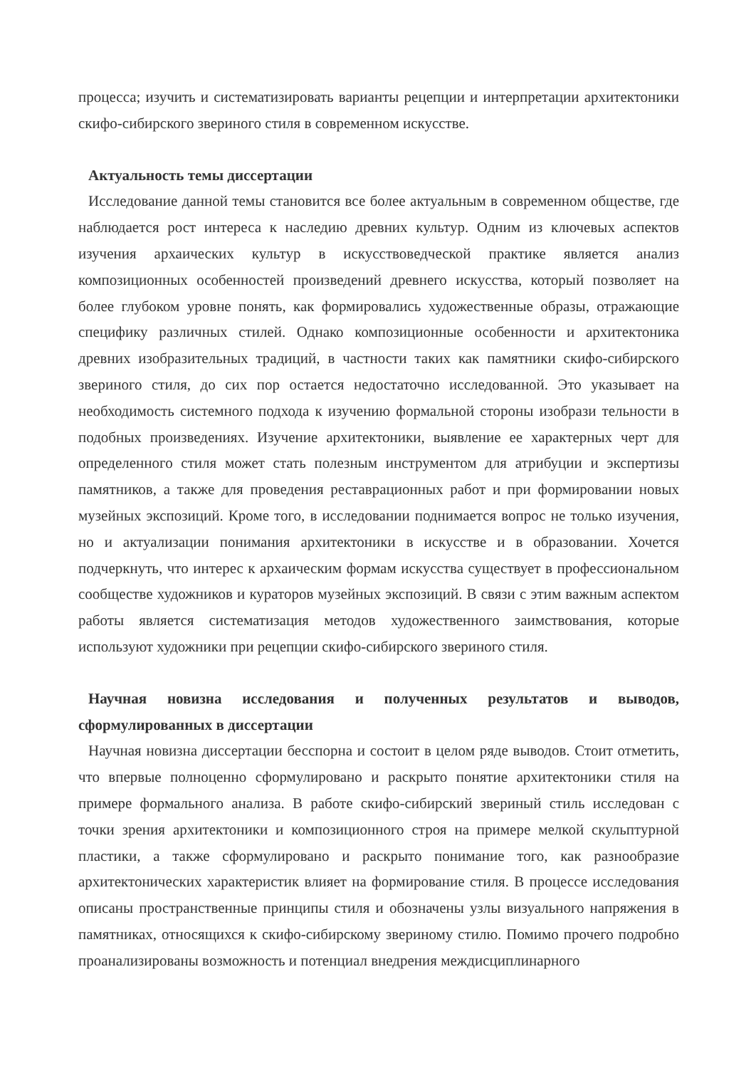процесса; изучить и систематизировать варианты рецепции и интерпретации архитектоники скифо-сибирского звериного стиля в современном искусстве.
Актуальность темы диссертации
Исследование данной темы становится все более актуальным в современном обществе, где наблюдается рост интереса к наследию древних культур. Одним из ключевых аспектов изучения архаических культур в искусствоведческой практике является анализ композиционных особенностей произведений древнего искусства, который позволяет на более глубоком уровне понять, как формировались художественные образы, отражающие специфику различных стилей. Однако композиционные особенности и архитектоника древних изобразительных традиций, в частности таких как памятники скифо-сибирского звериного стиля, до сих пор остается недостаточно исследованной. Это указывает на необходимость системного подхода к изучению формальной стороны изобрази тельности в подобных произведениях. Изучение архитектоники, выявление ее характерных черт для определенного стиля может стать полезным инструментом для атрибуции и экспертизы памятников, а также для проведения реставрационных работ и при формировании новых музейных экспозиций. Кроме того, в исследовании поднимается вопрос не только изучения, но и актуализации понимания архитектоники в искусстве и в образовании. Хочется подчеркнуть, что интерес к архаическим формам искусства существует в профессиональном сообществе художников и кураторов музейных экспозиций. В связи с этим важным аспектом работы является систематизация методов художественного заимствования, которые используют художники при рецепции скифо-сибирского звериного стиля.
Научная новизна исследования и полученных результатов и выводов, сформулированных в диссертации
Научная новизна диссертации бесспорна и состоит в целом ряде выводов. Стоит отметить, что впервые полноценно сформулировано и раскрыто понятие архитектоники стиля на примере формального анализа. В работе скифо-сибирский звериный стиль исследован с точки зрения архитектоники и композиционного строя на примере мелкой скульптурной пластики, а также сформулировано и раскрыто понимание того, как разнообразие архитектонических характеристик влияет на формирование стиля. В процессе исследования описаны пространственные принципы стиля и обозначены узлы визуального напряжения в памятниках, относящихся к скифо-сибирскому звериному стилю. Помимо прочего подробно проанализированы возможность и потенциал внедрения междисциплинарного